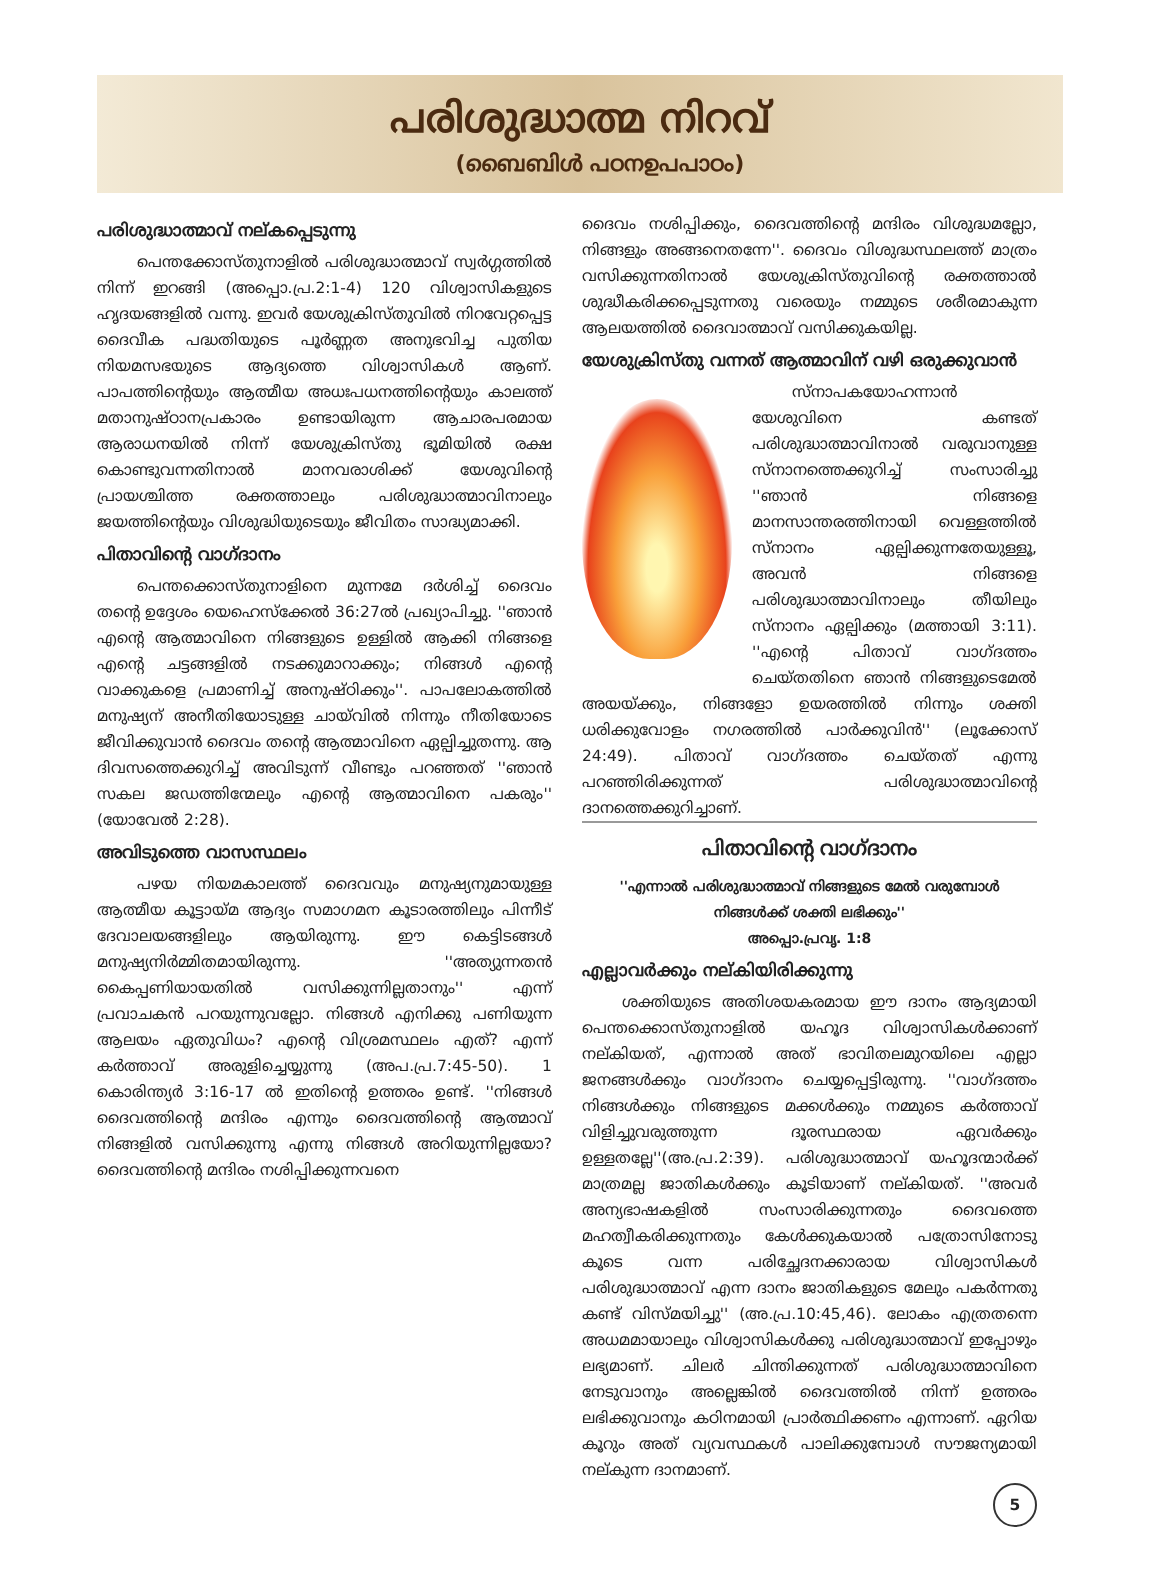പരിശുദ്ധാത്മ നിറവ്
(ബൈബിൾ പഠനഉപപാഠം)
പരിശുദ്ധാത്മാവ് നല്കപ്പെടുന്നു
പെന്തക്കോസ്തുനാളിൽ പരിശുദ്ധാത്മാവ് സ്വർഗ്ഗത്തിൽ നിന്ന് ഇറങ്ങി (അപ്പൊ.പ്ര.2:1-4) 120 വിശ്വാസികളുടെ ഹൃദയങ്ങളിൽ വന്നു. ഇവർ യേശുക്രിസ്തുവിൽ നിറവേറ്റപ്പെട്ട ദൈവീക പദ്ധതിയുടെ പൂർണ്ണത അനുഭവിച്ച പുതിയ നിയമസഭയുടെ ആദ്യത്തെ വിശ്വാസികൾ ആണ്. പാപത്തിന്റെയും ആത്മീയ അധഃപധനത്തിന്റെയും കാലത്ത് മതാനുഷ്ഠാനപ്രകാരം ഉണ്ടായിരുന്ന ആചാരപരമായ ആരാധനയിൽ നിന്ന് യേശുക്രിസ്തു ഭൂമിയിൽ രക്ഷ കൊണ്ടുവന്നതിനാൽ മാനവരാശിക്ക് യേശുവിന്റെ പ്രായശ്ചിത്ത രക്തത്താലും പരിശുദ്ധാത്മാവിനാലും ജയത്തിന്റെയും വിശുദ്ധിയുടെയും ജീവിതം സാദ്ധ്യമാക്കി.
പിതാവിന്റെ വാഗ്ദാനം
പെന്തക്കൊസ്തുനാളിനെ മുന്നമേ ദർശിച്ച് ദൈവം തന്റെ ഉദ്ദേശം യെഹെസ്ക്കേൽ 36:27ൽ പ്രഖ്യാപിച്ചു. ''ഞാൻ എന്റെ ആത്മാവിനെ നിങ്ങളുടെ ഉള്ളിൽ ആക്കി നിങ്ങളെ എന്റെ ചട്ടങ്ങളിൽ നടക്കുമാറാക്കും; നിങ്ങൾ എന്റെ വാക്കുകളെ പ്രമാണിച്ച് അനുഷ്ഠിക്കും''. പാപലോകത്തിൽ മനുഷ്യന് അനീതിയോടുള്ള ചായ്‌വിൽ നിന്നും നീതിയോടെ ജീവിക്കുവാൻ ദൈവം തന്റെ ആത്മാവിനെ ഏല്പിച്ചുതന്നു. ആ ദിവസത്തെക്കുറിച്ച് അവിടുന്ന് വീണ്ടും പറഞ്ഞത് ''ഞാൻ സകല ജഡത്തിന്മേലും എന്റെ ആത്മാവിനെ പകരും'' (യോവേൽ 2:28).
അവിടുത്തെ വാസസ്ഥലം
പഴയ നിയമകാലത്ത് ദൈവവും മനുഷ്യനുമായുള്ള ആത്മീയ കൂട്ടായ്മ ആദ്യം സമാഗമന കൂടാരത്തിലും പിന്നീട് ദേവാലയങ്ങളിലും ആയിരുന്നു. ഈ കെട്ടിടങ്ങൾ മനുഷ്യനിർമ്മിതമായിരുന്നു. ''അത്യുന്നതൻ കൈപ്പണിയായതിൽ വസിക്കുന്നില്ലതാനും'' എന്ന് പ്രവാചകൻ പറയുന്നുവല്ലോ. നിങ്ങൾ എനിക്കു പണിയുന്ന ആലയം ഏതുവിധം? എന്റെ വിശ്രമസ്ഥലം എത്? എന്ന് കർത്താവ് അരുളിച്ചെയ്യുന്നു (അപ.പ്ര.7:45-50). 1 കൊരിന്ത്യർ 3:16-17 ൽ ഇതിന്റെ ഉത്തരം ഉണ്ട്. ''നിങ്ങൾ ദൈവത്തിന്റെ മന്ദിരം എന്നും ദൈവത്തിന്റെ ആത്മാവ് നിങ്ങളിൽ വസിക്കുന്നു എന്നു നിങ്ങൾ അറിയുന്നില്ലയോ? ദൈവത്തിന്റെ മന്ദിരം നശിപ്പിക്കുന്നവനെ
ദൈവം നശിപ്പിക്കും, ദൈവത്തിന്റെ മന്ദിരം വിശുദ്ധമല്ലോ, നിങ്ങളും അങ്ങനെതന്നേ''. ദൈവം വിശുദ്ധസ്ഥലത്ത് മാത്രം വസിക്കുന്നതിനാൽ യേശുക്രിസ്തുവിന്റെ രക്തത്താൽ ശുദ്ധീകരിക്കപ്പെടുന്നതു വരെയും നമ്മുടെ ശരീരമാകുന്ന ആലയത്തിൽ ദൈവാത്മാവ് വസിക്കുകയില്ല.
യേശുക്രിസ്തു വന്നത് ആത്മാവിന് വഴി ഒരുക്കുവാൻ
സ്നാപകയോഹന്നാൻ യേശുവിനെ കണ്ടത് പരിശുദ്ധാത്മാവിനാൽ വരുവാനുള്ള സ്നാനത്തെക്കുറിച്ച് സംസാരിച്ചു ''ഞാൻ നിങ്ങളെ മാനസാന്തരത്തിനായി വെള്ളത്തിൽ സ്നാനം ഏല്പിക്കുന്നതേയുള്ളൂ, അവൻ നിങ്ങളെ പരിശുദ്ധാത്മാവിനാലും തീയിലും സ്നാനം ഏല്പിക്കും (മത്തായി 3:11). ''എന്റെ പിതാവ് വാഗ്ദത്തം ചെയ്തതിനെ ഞാൻ നിങ്ങളുടെമേൽ അയയ്ക്കും, നിങ്ങളോ ഉയരത്തിൽ നിന്നും ശക്തി ധരിക്കുവോളം നഗരത്തിൽ പാർക്കുവിൻ'' (ലൂക്കോസ് 24:49). പിതാവ് വാഗ്ദത്തം ചെയ്തത് എന്നു പറഞ്ഞിരിക്കുന്നത് പരിശുദ്ധാത്മാവിന്റെ ദാനത്തെക്കുറിച്ചാണ്.
പിതാവിന്റെ വാഗ്ദാനം
''എന്നാൽ പരിശുദ്ധാത്മാവ് നിങ്ങളുടെ മേൽ വരുമ്പോൾ നിങ്ങൾക്ക് ശക്തി ലഭിക്കും''
അപ്പൊ.പ്രവൃ. 1:8
എല്ലാവർക്കും നല്കിയിരിക്കുന്നു
ശക്തിയുടെ അതിശയകരമായ ഈ ദാനം ആദ്യമായി പെന്തക്കൊസ്തുനാളിൽ യഹൂദ വിശ്വാസികൾക്കാണ് നല്കിയത്, എന്നാൽ അത് ഭാവിതലമുറയിലെ എല്ലാ ജനങ്ങൾക്കും വാഗ്ദാനം ചെയ്യപ്പെട്ടിരുന്നു. ''വാഗ്ദത്തം നിങ്ങൾക്കും നിങ്ങളുടെ മക്കൾക്കും നമ്മുടെ കർത്താവ് വിളിച്ചുവരുത്തുന്ന ദൂരസ്ഥരായ ഏവർക്കും ഉള്ളതല്ലേ''(അ.പ്ര.2:39). പരിശുദ്ധാത്മാവ് യഹൂദന്മാർക്ക് മാത്രമല്ല ജാതികൾക്കും കൂടിയാണ് നല്കിയത്. ''അവർ അന്യഭാഷകളിൽ സംസാരിക്കുന്നതും ദൈവത്തെ മഹത്വീകരിക്കുന്നതും കേൾക്കുകയാൽ പത്രോസിനോടു കൂടെ വന്ന പരിച്ഛേദനക്കാരായ വിശ്വാസികൾ പരിശുദ്ധാത്മാവ് എന്ന ദാനം ജാതികളുടെ മേലും പകർന്നതു കണ്ട് വിസ്മയിച്ചു'' (അ.പ്ര.10:45,46). ലോകം എത്രതന്നെ അധമമായാലും വിശ്വാസികൾക്കു പരിശുദ്ധാത്മാവ് ഇപ്പോഴും ലഭ്യമാണ്. ചിലർ ചിന്തിക്കുന്നത് പരിശുദ്ധാത്മാവിനെ നേടുവാനും അല്ലെങ്കിൽ ദൈവത്തിൽ നിന്ന് ഉത്തരം ലഭിക്കുവാനും കഠിനമായി പ്രാർത്ഥിക്കണം എന്നാണ്. ഏറിയ കൂറും അത് വ്യവസ്ഥകൾ പാലിക്കുമ്പോൾ സൗജന്യമായി നല്കുന്ന ദാനമാണ്.
5